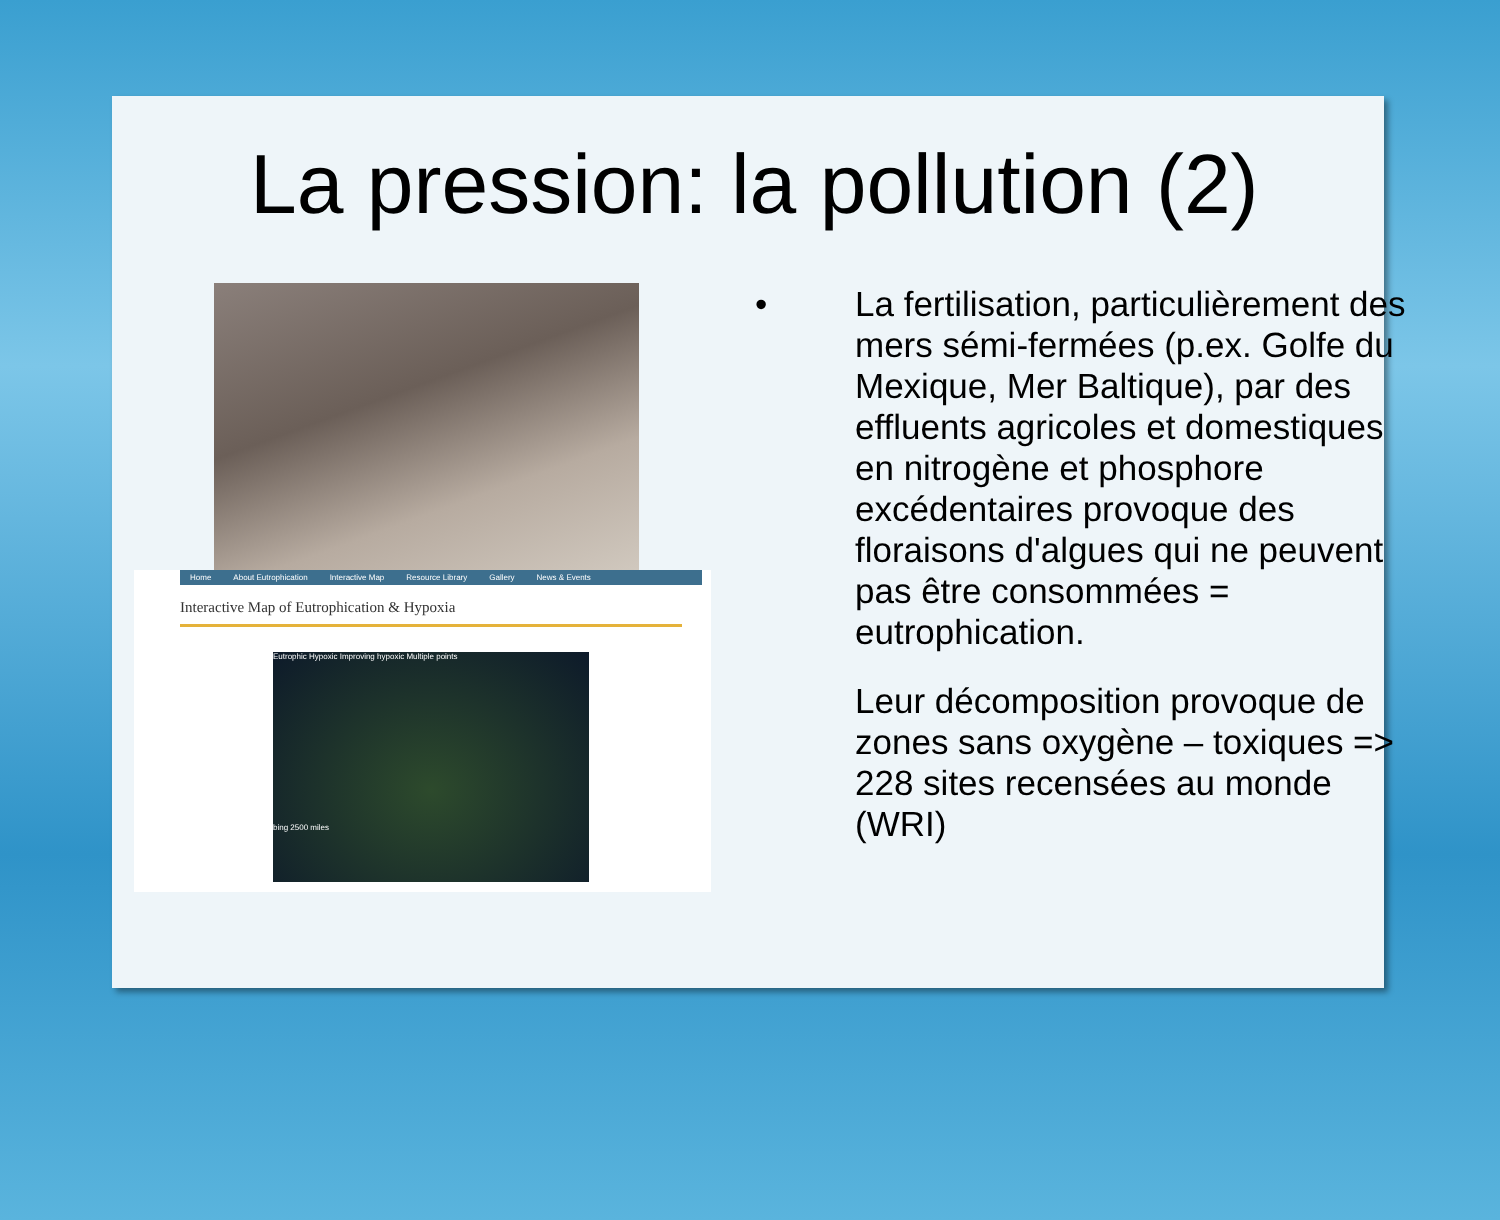La pression: la pollution (2)
Home About Eutrophication Interactive Map Resource Library Gallery News & Events
Interactive Map of Eutrophication & Hypoxia
Eutrophic Hypoxic Improving hypoxic Multiple points
bing 2500 miles
• La fertilisation, particulièrement des mers sémi-fermées (p.ex. Golfe du Mexique, Mer Baltique), par des effluents agricoles et domestiques en nitrogène et phosphore excédentaires provoque des floraisons d'algues qui ne peuvent pas être consommées = eutrophication.
Leur décomposition provoque de zones sans oxygène – toxiques => 228 sites recensées au monde (WRI)